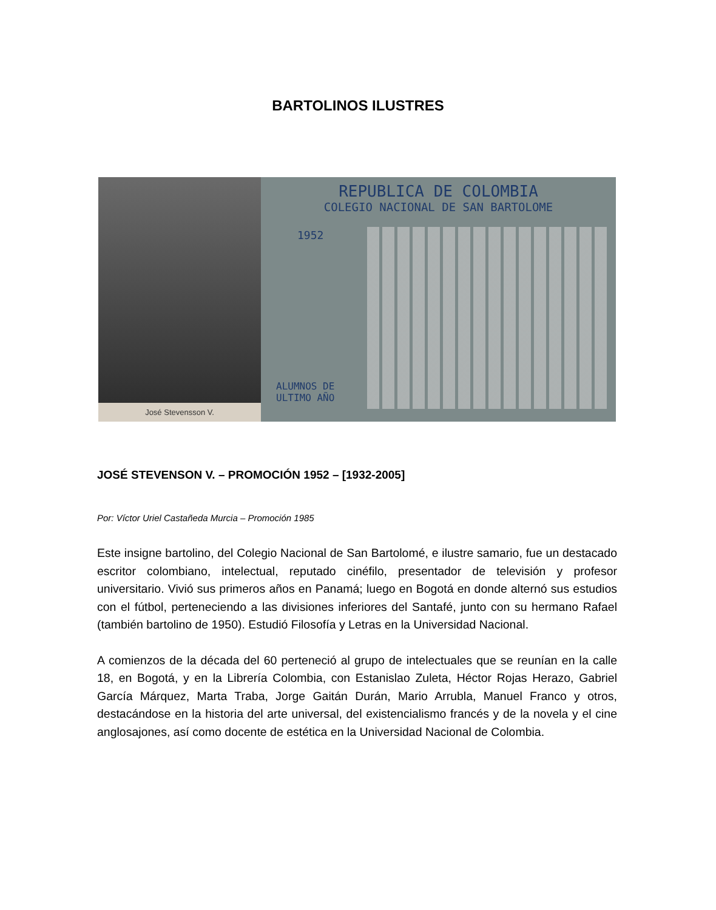BARTOLINOS ILUSTRES
José Stevensson V.
REPUBLICA DE COLOMBIA
COLEGIO NACIONAL DE SAN BARTOLOME
1952
ALUMNOS DE
ULTIMO AÑO
JOSÉ STEVENSON V. – PROMOCIÓN 1952 – [1932-2005]
Por: Víctor Uriel Castañeda Murcia – Promoción 1985
Este insigne bartolino, del Colegio Nacional de San Bartolomé, e ilustre samario, fue un destacado escritor colombiano, intelectual, reputado cinéfilo, presentador de televisión y profesor universitario. Vivió sus primeros años en Panamá; luego en Bogotá en donde alternó sus estudios con el fútbol, perteneciendo a las divisiones inferiores del Santafé, junto con su hermano Rafael (también bartolino de 1950). Estudió Filosofía y Letras en la Universidad Nacional.
A comienzos de la década del 60 perteneció al grupo de intelectuales que se reunían en la calle 18, en Bogotá, y en la Librería Colombia, con Estanislao Zuleta, Héctor Rojas Herazo, Gabriel García Márquez, Marta Traba, Jorge Gaitán Durán, Mario Arrubla, Manuel Franco y otros, destacándose en la historia del arte universal, del existencialismo francés y de la novela y el cine anglosajones, así como docente de estética en la Universidad Nacional de Colombia.